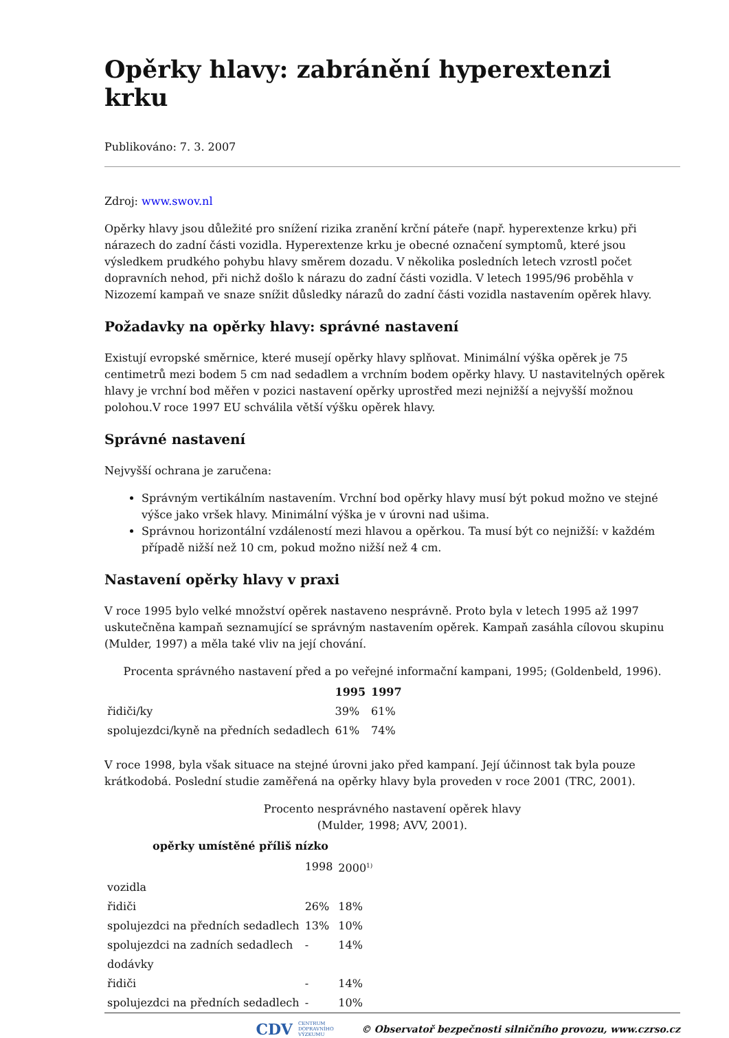Opěrky hlavy: zabránění hyperextenzi krku
Publikováno: 7. 3. 2007
Zdroj: www.swov.nl
Opěrky hlavy jsou důležité pro snížení rizika zranění krční páteře (např. hyperextenze krku) při nárazech do zadní části vozidla. Hyperextenze krku je obecné označení symptomů, které jsou výsledkem prudkého pohybu hlavy směrem dozadu. V několika posledních letech vzrostl počet dopravních nehod, při nichž došlo k nárazu do zadní části vozidla. V letech 1995/96 proběhla v Nizozemí kampaň ve snaze snížit důsledky nárazů do zadní části vozidla nastavením opěrek hlavy.
Požadavky na opěrky hlavy: správné nastavení
Existují evropské směrnice, které musejí opěrky hlavy splňovat. Minimální výška opěrek je 75 centimetrů mezi bodem 5 cm nad sedadlem a vrchním bodem opěrky hlavy. U nastavitelných opěrek hlavy je vrchní bod měřen v pozici nastavení opěrky uprostřed mezi nejnižší a nejvyšší možnou polohou.V roce 1997 EU schválila větší výšku opěrek hlavy.
Správné nastavení
Nejvyšší ochrana je zaručena:
Správným vertikálním nastavením. Vrchní bod opěrky hlavy musí být pokud možno ve stejné výšce jako vršek hlavy. Minimální výška je v úrovni nad ušima.
Správnou horizontální vzdáleností mezi hlavou a opěrkou. Ta musí být co nejnižší: v každém případě nižší než 10 cm, pokud možno nižší než 4 cm.
Nastavení opěrky hlavy v praxi
V roce 1995 bylo velké množství opěrek nastaveno nesprávně. Proto byla v letech 1995 až 1997 uskutečněna kampaň seznamující se správným nastavením opěrek. Kampaň zasáhla cílovou skupinu (Mulder, 1997) a měla také vliv na její chování.
Procenta správného nastavení před a po veřejné informační kampani, 1995; (Goldenbeld, 1996).
| | 1995 | 1997 |
| --- | --- | --- |
| řidiči/ky | 39% | 61% |
| spolujezdci/kyně na předních sedadlech | 61% | 74% |
V roce 1998, byla však situace na stejné úrovni jako před kampaní. Její účinnost tak byla pouze krátkodobá. Poslední studie zaměřená na opěrky hlavy byla proveden v roce 2001 (TRC, 2001).
Procento nesprávného nastavení opěrek hlavy
(Mulder, 1998; AVV, 2001).
| opěrky umístěné příliš nízko | | |
| --- | --- | --- |
| | 1998 | 2000<sup>1)</sup> |
| vozidla | | |
| řidiči | 26% | 18% |
| spolujezdci na předních sedadlech | 13% | 10% |
| spolujezdci na zadních sedadlech | - | 14% |
| dodávky | | |
| řidiči | - | 14% |
| spolujezdci na předních sedadlech | - | 10% |
CDV CENTRUM
DOPRAVNÍHO
VÝZKUMU © Observatoř bezpečnosti silničního provozu, www.czrso.cz